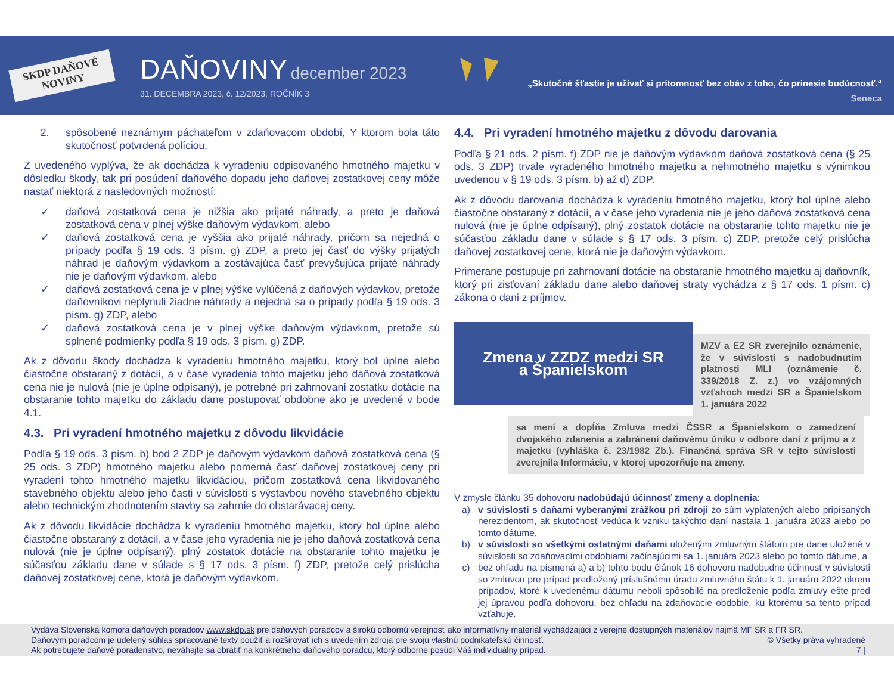SKDP DAŇOVÉ NOVINY
DAŇOVINY december 2023
31. DECEMBRA 2023, č. 12/2023, ROČNÍK 3
„Skutočné šťastie je užívať si prítomnosť bez obáv z toho, čo prinesie budúcnosť.“
Seneca
2. spôsobené neznámym páchateľom v zdaňovacom období, Y ktorom bola táto skutočnosť potvrdená políciou.
Z uvedeného vyplýva, že ak dochádza k vyradeniu odpisovaného hmotného majetku v dôsledku škody, tak pri posúdení daňového dopadu jeho daňovej zostatkovej ceny môže nastať niektorá z nasledovných možností:
✓ daňová zostatková cena je nižšia ako prijaté náhrady, a preto je daňová zostatková cena v plnej výške daňovým výdavkom, alebo
✓ daňová zostatková cena je vyššia ako prijaté náhrady, pričom sa nejedná o prípady podľa § 19 ods. 3 písm. g) ZDP, a preto jej časť do výšky prijatých náhrad je daňovým výdavkom a zostávajúca časť prevyšujúca prijaté náhrady nie je daňovým výdavkom, alebo
✓ daňová zostatková cena je v plnej výške vylúčená z daňových výdavkov, pretože daňovníkovi neplynuli žiadne náhrady a nejedná sa o prípady podľa § 19 ods. 3 písm. g) ZDP, alebo
✓ daňová zostatková cena je v plnej výške daňovým výdavkom, pretože sú splnené podmienky podľa § 19 ods. 3 písm. g) ZDP.
Ak z dôvodu škody dochádza k vyradeniu hmotného majetku, ktorý bol úplne alebo čiastočne obstaraný z dotácií, a v čase vyradenia tohto majetku jeho daňová zostatková cena nie je nulová (nie je úplne odpísaný), je potrebné pri zahrnovaní zostatku dotácie na obstaranie tohto majetku do základu dane postupovať obdobne ako je uvedené v bode 4.1.
4.3. Pri vyradení hmotného majetku z dôvodu likvidácie
Podľa § 19 ods. 3 písm. b) bod 2 ZDP je daňovým výdavkom daňová zostatková cena (§ 25 ods. 3 ZDP) hmotného majetku alebo pomerná časť daňovej zostatkovej ceny pri vyradení tohto hmotného majetku likvidáciou, pričom zostatková cena likvidovaného stavebného objektu alebo jeho časti v súvislosti s výstavbou nového stavebného objektu alebo technickým zhodnotením stavby sa zahrnie do obstarávacej ceny.
Ak z dôvodu likvidácie dochádza k vyradeniu hmotného majetku, ktorý bol úplne alebo čiastočne obstaraný z dotácií, a v čase jeho vyradenia nie je jeho daňová zostatková cena nulová (nie je úplne odpísaný), plný zostatok dotácie na obstaranie tohto majetku je súčasťou základu dane v súlade s § 17 ods. 3 písm. f) ZDP, pretože celý prislúcha daňovej zostatkovej cene, ktorá je daňovým výdavkom.
4.4. Pri vyradení hmotného majetku z dôvodu darovania
Podľa § 21 ods. 2 písm. f) ZDP nie je daňovým výdavkom daňová zostatková cena (§ 25 ods. 3 ZDP) trvale vyradeného hmotného majetku a nehmotného majetku s výnimkou uvedenou v § 19 ods. 3 písm. b) až d) ZDP.
Ak z dôvodu darovania dochádza k vyradeniu hmotného majetku, ktorý bol úplne alebo čiastočne obstaraný z dotácií, a v čase jeho vyradenia nie je jeho daňová zostatková cena nulová (nie je úplne odpísaný), plný zostatok dotácie na obstaranie tohto majetku nie je súčasťou základu dane v súlade s § 17 ods. 3 písm. c) ZDP, pretože celý prislúcha daňovej zostatkovej cene, ktorá nie je daňovým výdavkom.
Primerane postupuje pri zahrnovaní dotácie na obstaranie hmotného majetku aj daňovník, ktorý pri zisťovaní základu dane alebo daňovej straty vychádza z § 17 ods. 1 písm. c) zákona o dani z príjmov.
Zmena v ZZDZ medzi SR
a Španielskom
MZV a EZ SR zverejnilo oznámenie, že v súvislosti s nadobudnutím platnosti MLI (oznámenie č. 339/2018 Z. z.) vo vzájomných vzťahoch medzi SR a Španielskom 1. januára 2022
sa mení a dopĺňa Zmluva medzi ČSSR a Španielskom o zamedzení dvojakého zdanenia a zabránení daňovému úniku v odbore daní z príjmu a z majetku (vyhláška č. 23/1982 Zb.). Finančná správa SR v tejto súvislosti zverejnila Informáciu, v ktorej upozorňuje na zmeny.
V zmysle článku 35 dohovoru nadobúdajú účinnosť zmeny a doplnenia:
a) v súvislosti s daňami vyberanými zrážkou pri zdroji zo súm vyplatených alebo pripísaných nerezidentom, ak skutočnosť vedúca k vzniku takýchto daní nastala 1. januára 2023 alebo po tomto dátume,
b) v súvislosti so všetkými ostatnými daňami uloženými zmluvným štátom pre dane uložené v súvislosti so zdaňovacími obdobiami začínajúcimi sa 1. januára 2023 alebo po tomto dátume, a
c) bez ohľadu na písmená a) a b) tohto bodu článok 16 dohovoru nadobudne účinnosť v súvislosti so zmluvou pre prípad predložený príslušnému úradu zmluvného štátu k 1. januáru 2022 okrem prípadov, ktoré k uvedenému dátumu neboli spôsobilé na predloženie podľa zmluvy ešte pred jej úpravou podľa dohovoru, bez ohľadu na zdaňovacie obdobie, ku ktorému sa tento prípad vzťahuje.
Vydáva Slovenská komora daňových poradcov www.skdp.sk pre daňových poradcov a širokú odbornú verejnosť ako informatívny materiál vychádzajúci z verejne dostupných materiálov najmä MF SR a FR SR.
Daňovým poradcom je udelený súhlas spracované texty použiť a rozširovať ich s uvedením zdroja pre svoju vlastnú podnikateľskú činnosť. © Všetky práva vyhradené
Ak potrebujete daňové poradenstvo, neváhajte sa obrátiť na konkrétneho daňového poradcu, ktorý odborne posúdi Váš individuálny prípad. 7 |